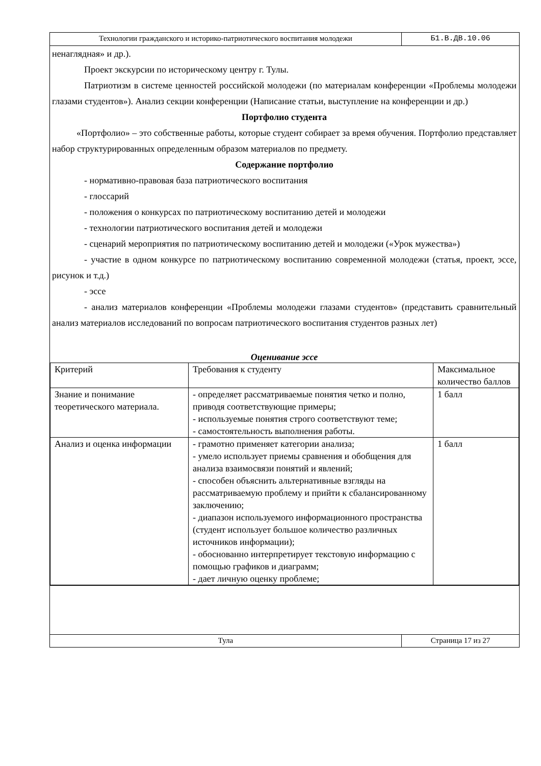Технологии гражданского и историко-патриотического воспитания молодежи Б1.В.ДВ.10.06
ненаглядная» и др.).
Проект экскурсии по историческому центру г. Тулы.
Патриотизм в системе ценностей российской молодежи (по материалам конференции «Проблемы молодежи глазами студентов»). Анализ секции конференции (Написание статьи, выступление на конференции и др.)
Портфолио студента
«Портфолио» – это собственные работы, которые студент собирает за время обучения. Портфолио представляет набор структурированных определенным образом материалов по предмету.
Содержание портфолио
- нормативно-правовая база патриотического воспитания
- глоссарий
- положения о конкурсах по патриотическому воспитанию детей и молодежи
- технологии патриотического воспитания детей и молодежи
- сценарий мероприятия по патриотическому воспитанию детей и молодежи («Урок мужества»)
- участие в одном конкурсе по патриотическому воспитанию современной молодежи (статья, проект, эссе, рисунок и т.д.)
- эссе
- анализ материалов конференции «Проблемы молодежи глазами студентов» (представить сравнительный анализ материалов исследований по вопросам патриотического воспитания студентов разных лет)
Оценивание эссе
| Критерий | Требования к студенту | Максимальное количество баллов |
| Знание и понимание теоретического материала. | - определяет рассматриваемые понятия четко и полно, приводя соответствующие примеры; - используемые понятия строго соответствуют теме; - самостоятельность выполнения работы. | 1 балл |
| Анализ и оценка информации | - грамотно применяет категории анализа; - умело использует приемы сравнения и обобщения для анализа взаимосвязи понятий и явлений; - способен объяснить альтернативные взгляды на рассматриваемую проблему и прийти к сбалансированному заключению; - диапазон используемого информационного пространства (студент использует большое количество различных источников информации); - обоснованно интерпретирует текстовую информацию с помощью графиков и диаграмм; - дает личную оценку проблеме; | 1 балл |
Тула Страница 17 из 27